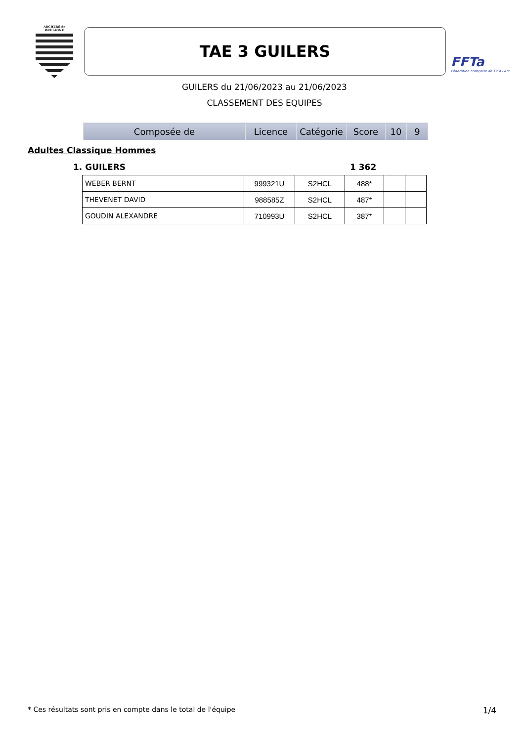ARCHERS de BRETAGNE
TAE 3 GUILERS
FFTa
Fédération Française de Tir à l'Arc
GUILERS du 21/06/2023 au 21/06/2023
CLASSEMENT DES EQUIPES
| Composée de | Licence | Catégorie | Score | 10 | 9 |
| --- | --- | --- | --- | --- | --- |
Adultes Classique Hommes
1. GUILERS 1 362
| WEBER BERNT | 999321U | S2HCL | 488* | | |
| THEVENET DAVID | 988585Z | S2HCL | 487* | | |
| GOUDIN ALEXANDRE | 710993U | S2HCL | 387* | | |
* Ces résultats sont pris en compte dans le total de l'équipe 1/4